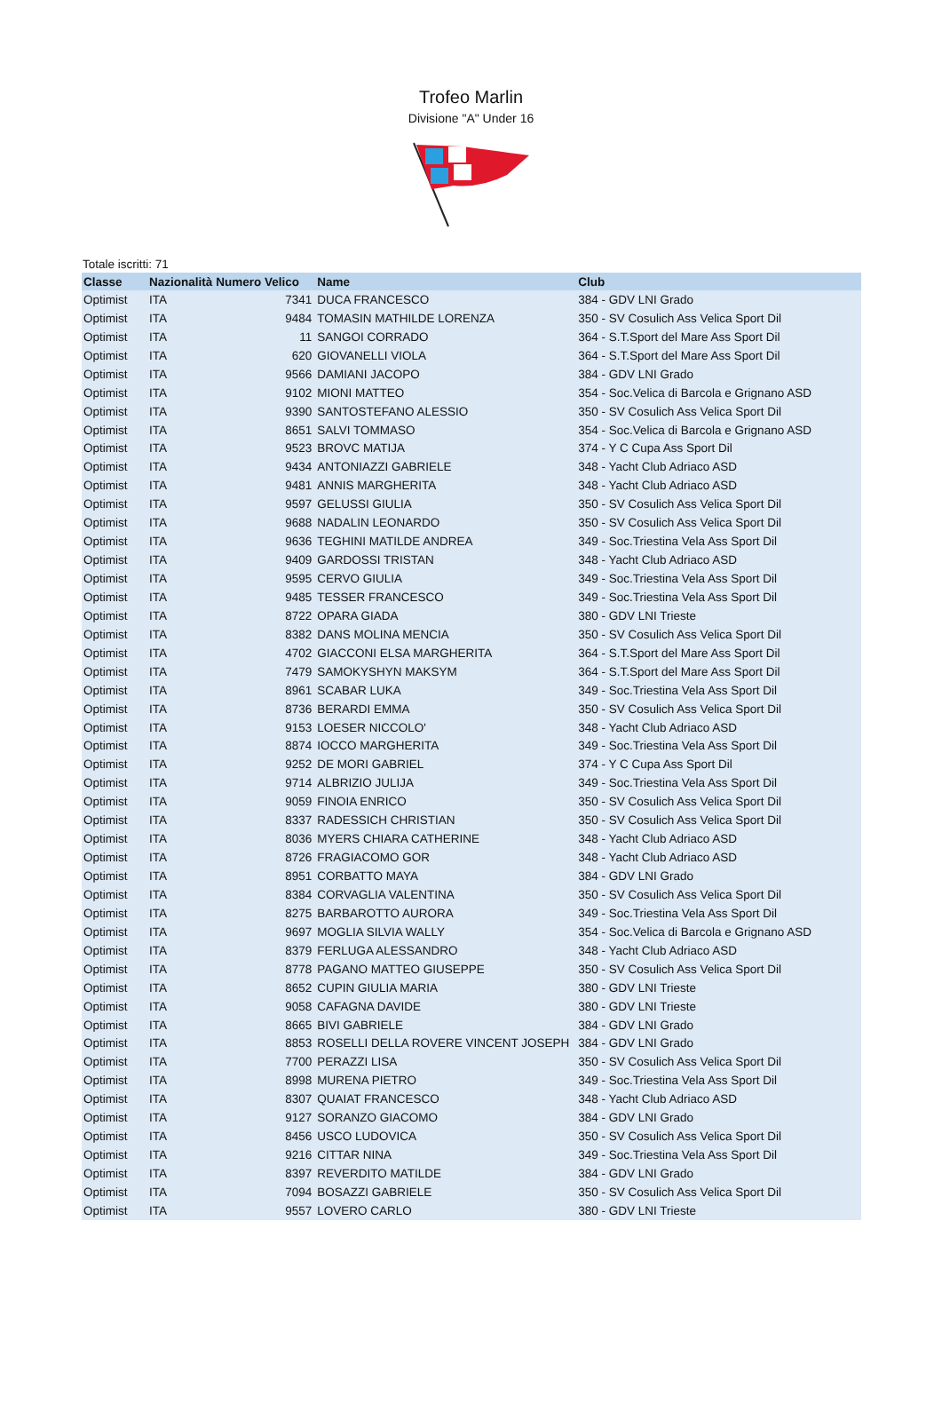Trofeo Marlin
Divisione "A" Under 16
Totale iscritti: 71
| Classe | Nazionalità | Numero Velico | Name | Club |
| --- | --- | --- | --- | --- |
| Optimist | ITA | 7341 | DUCA FRANCESCO | 384 - GDV LNI Grado |
| Optimist | ITA | 9484 | TOMASIN MATHILDE LORENZA | 350 - SV Cosulich Ass Velica Sport Dil |
| Optimist | ITA | 11 | SANGOI CORRADO | 364 - S.T.Sport del Mare Ass Sport Dil |
| Optimist | ITA | 620 | GIOVANELLI VIOLA | 364 - S.T.Sport del Mare Ass Sport Dil |
| Optimist | ITA | 9566 | DAMIANI JACOPO | 384 - GDV LNI Grado |
| Optimist | ITA | 9102 | MIONI MATTEO | 354 - Soc.Velica di Barcola e Grignano ASD |
| Optimist | ITA | 9390 | SANTOSTEFANO ALESSIO | 350 - SV Cosulich Ass Velica Sport Dil |
| Optimist | ITA | 8651 | SALVI TOMMASO | 354 - Soc.Velica di Barcola e Grignano ASD |
| Optimist | ITA | 9523 | BROVC MATIJA | 374 - Y C Cupa Ass Sport Dil |
| Optimist | ITA | 9434 | ANTONIAZZI GABRIELE | 348 - Yacht Club Adriaco ASD |
| Optimist | ITA | 9481 | ANNIS MARGHERITA | 348 - Yacht Club Adriaco ASD |
| Optimist | ITA | 9597 | GELUSSI GIULIA | 350 - SV Cosulich Ass Velica Sport Dil |
| Optimist | ITA | 9688 | NADALIN LEONARDO | 350 - SV Cosulich Ass Velica Sport Dil |
| Optimist | ITA | 9636 | TEGHINI MATILDE ANDREA | 349 - Soc.Triestina Vela Ass Sport Dil |
| Optimist | ITA | 9409 | GARDOSSI TRISTAN | 348 - Yacht Club Adriaco ASD |
| Optimist | ITA | 9595 | CERVO GIULIA | 349 - Soc.Triestina Vela Ass Sport Dil |
| Optimist | ITA | 9485 | TESSER FRANCESCO | 349 - Soc.Triestina Vela Ass Sport Dil |
| Optimist | ITA | 8722 | OPARA GIADA | 380 - GDV LNI Trieste |
| Optimist | ITA | 8382 | DANS MOLINA MENCIA | 350 - SV Cosulich Ass Velica Sport Dil |
| Optimist | ITA | 4702 | GIACCONI ELSA MARGHERITA | 364 - S.T.Sport del Mare Ass Sport Dil |
| Optimist | ITA | 7479 | SAMOKYSHYN MAKSYM | 364 - S.T.Sport del Mare Ass Sport Dil |
| Optimist | ITA | 8961 | SCABAR LUKA | 349 - Soc.Triestina Vela Ass Sport Dil |
| Optimist | ITA | 8736 | BERARDI EMMA | 350 - SV Cosulich Ass Velica Sport Dil |
| Optimist | ITA | 9153 | LOESER NICCOLO' | 348 - Yacht Club Adriaco ASD |
| Optimist | ITA | 8874 | IOCCO MARGHERITA | 349 - Soc.Triestina Vela Ass Sport Dil |
| Optimist | ITA | 9252 | DE MORI GABRIEL | 374 - Y C Cupa Ass Sport Dil |
| Optimist | ITA | 9714 | ALBRIZIO JULIJA | 349 - Soc.Triestina Vela Ass Sport Dil |
| Optimist | ITA | 9059 | FINOIA ENRICO | 350 - SV Cosulich Ass Velica Sport Dil |
| Optimist | ITA | 8337 | RADESSICH CHRISTIAN | 350 - SV Cosulich Ass Velica Sport Dil |
| Optimist | ITA | 8036 | MYERS CHIARA CATHERINE | 348 - Yacht Club Adriaco ASD |
| Optimist | ITA | 8726 | FRAGIACOMO GOR | 348 - Yacht Club Adriaco ASD |
| Optimist | ITA | 8951 | CORBATTO MAYA | 384 - GDV LNI Grado |
| Optimist | ITA | 8384 | CORVAGLIA VALENTINA | 350 - SV Cosulich Ass Velica Sport Dil |
| Optimist | ITA | 8275 | BARBAROTTO AURORA | 349 - Soc.Triestina Vela Ass Sport Dil |
| Optimist | ITA | 9697 | MOGLIA SILVIA WALLY | 354 - Soc.Velica di Barcola e Grignano ASD |
| Optimist | ITA | 8379 | FERLUGA ALESSANDRO | 348 - Yacht Club Adriaco ASD |
| Optimist | ITA | 8778 | PAGANO MATTEO GIUSEPPE | 350 - SV Cosulich Ass Velica Sport Dil |
| Optimist | ITA | 8652 | CUPIN GIULIA MARIA | 380 - GDV LNI Trieste |
| Optimist | ITA | 9058 | CAFAGNA DAVIDE | 380 - GDV LNI Trieste |
| Optimist | ITA | 8665 | BIVI GABRIELE | 384 - GDV LNI Grado |
| Optimist | ITA | 8853 | ROSELLI DELLA ROVERE VINCENT JOSEPH | 384 - GDV LNI Grado |
| Optimist | ITA | 7700 | PERAZZI LISA | 350 - SV Cosulich Ass Velica Sport Dil |
| Optimist | ITA | 8998 | MURENA PIETRO | 349 - Soc.Triestina Vela Ass Sport Dil |
| Optimist | ITA | 8307 | QUAIAT FRANCESCO | 348 - Yacht Club Adriaco ASD |
| Optimist | ITA | 9127 | SORANZO GIACOMO | 384 - GDV LNI Grado |
| Optimist | ITA | 8456 | USCO LUDOVICA | 350 - SV Cosulich Ass Velica Sport Dil |
| Optimist | ITA | 9216 | CITTAR NINA | 349 - Soc.Triestina Vela Ass Sport Dil |
| Optimist | ITA | 8397 | REVERDITO MATILDE | 384 - GDV LNI Grado |
| Optimist | ITA | 7094 | BOSAZZI GABRIELE | 350 - SV Cosulich Ass Velica Sport Dil |
| Optimist | ITA | 9557 | LOVERO CARLO | 380 - GDV LNI Trieste |